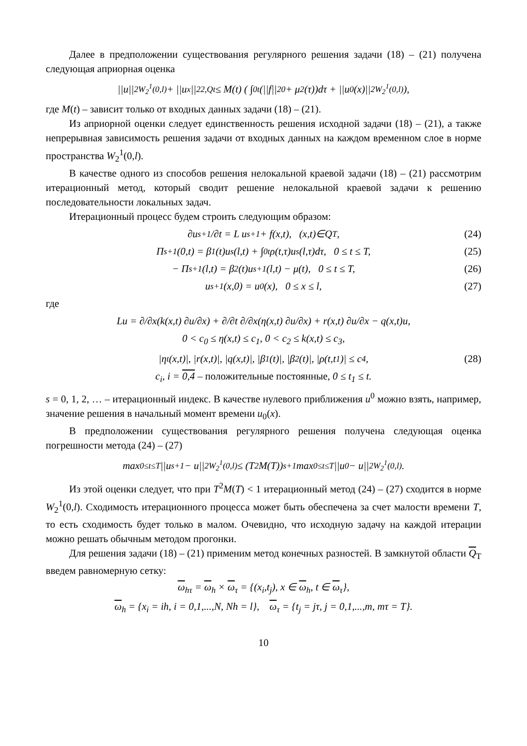Далее в предположении существования регулярного решения задачи (18) – (21) получена следующая априорная оценка
||u||<sup>2</sup><sub>W<sub>2</sub><sup>1</sup>(0,l)</sub> + ||u<sub>x</sub>||<sup>2</sup><sub>2,Qt</sub> ≤ M(t) ( ∫<sub>0</sub><sup>t</sup>(||f||<sup>2</sup><sub>0</sub> + μ<sup>2</sup>(τ))dτ + ||u<sub>0</sub>(x)||<sup>2</sup><sub>W<sub>2</sub><sup>1</sup>(0,l)</sub> ),
где M(t) – зависит только от входных данных задачи (18) – (21).
Из априорной оценки следует единственность решения исходной задачи (18) – (21), а также непрерывная зависимость решения задачи от входных данных на каждом временном слое в норме пространства W<sub>2</sub><sup>1</sup>(0,l).
В качестве одного из способов решения нелокальной краевой задачи (18) – (21) рассмотрим итерационный метод, который сводит решение нелокальной краевой задачи к решению последовательности локальных задач.
Итерационный процесс будем строить следующим образом:
∂u<sup>s+1</sup>/∂t = L u<sup>s+1</sup> + f(x,t), (x,t)∈Q<sub>T</sub>, (24)
Π<sup>s+1</sup>(0,t) = β<sub>1</sub>(t)u<sup>s</sup>(l,t) + ∫<sub>0</sub><sup>t</sup>ρ(t,τ)u<sup>s</sup>(l,τ)dτ, 0 ≤ t ≤ T, (25)
− Π<sup>s+1</sup>(l,t) = β<sub>2</sub>(t)u<sup>s+1</sup>(l,t) − μ(t), 0 ≤ t ≤ T, (26)
u<sup>s+1</sup>(x,0) = u<sub>0</sub>(x), 0 ≤ x ≤ l, (27)
где
Lu = ∂/∂x(k(x,t) ∂u/∂x) + ∂/∂t ∂/∂x(η(x,t) ∂u/∂x) + r(x,t) ∂u/∂x − q(x,t)u,
0 < c<sub>0</sub> ≤ η(x,t) ≤ c<sub>1</sub>, 0 < c<sub>2</sub> ≤ k(x,t) ≤ c<sub>3</sub>,
|η<sub>t</sub>(x,t)|, |r(x,t)|, |q(x,t)|, |β<sub>1</sub>(t)|, |β<sub>2</sub>(t)|, |ρ(t,t<sub>1</sub>)| ≤ c<sub>4</sub>, (28)
c<sub>i</sub>, i = 0,4 – положительные постоянные, 0 ≤ t<sub>1</sub> ≤ t.
s = 0, 1, 2, … – итерационный индекс. В качестве нулевого приближения u<sup>0</sup> можно взять, например, значение решения в начальный момент времени u<sub>0</sub>(x).
В предположении существования регулярного решения получена следующая оценка погрешности метода (24) – (27)
max<sub>0≤t≤T</sub> ||u<sup>s+1</sup> − u||<sup>2</sup><sub>W<sub>2</sub><sup>1</sup>(0,l)</sub> ≤ (T<sup>2</sup>M(T))<sup>s+1</sup> max<sub>0≤t≤T</sub> ||u<sup>0</sup> − u||<sup>2</sup><sub>W<sub>2</sub><sup>1</sup>(0,l)</sub>.
Из этой оценки следует, что при T<sup>2</sup>M(T) < 1 итерационный метод (24) – (27) сходится в норме W<sub>2</sub><sup>1</sup>(0,l). Сходимость итерационного процесса может быть обеспечена за счет малости времени T, то есть сходимость будет только в малом. Очевидно, что исходную задачу на каждой итерации можно решать обычным методом прогонки.
Для решения задачи (18) – (21) применим метод конечных разностей. В замкнутой области Q<sub>T</sub> введем равномерную сетку:
ω<sub>hτ</sub> = ω<sub>h</sub> × ω<sub>τ</sub> = {(x<sub>i</sub>,t<sub>j</sub>), x ∈ ω<sub>h</sub>, t ∈ ω<sub>τ</sub>},
ω<sub>h</sub> = {x<sub>i</sub> = ih, i = 0,1,...,N, Nh = l}, ω<sub>τ</sub> = {t<sub>j</sub> = jτ, j = 0,1,...,m, mτ = T}.
10